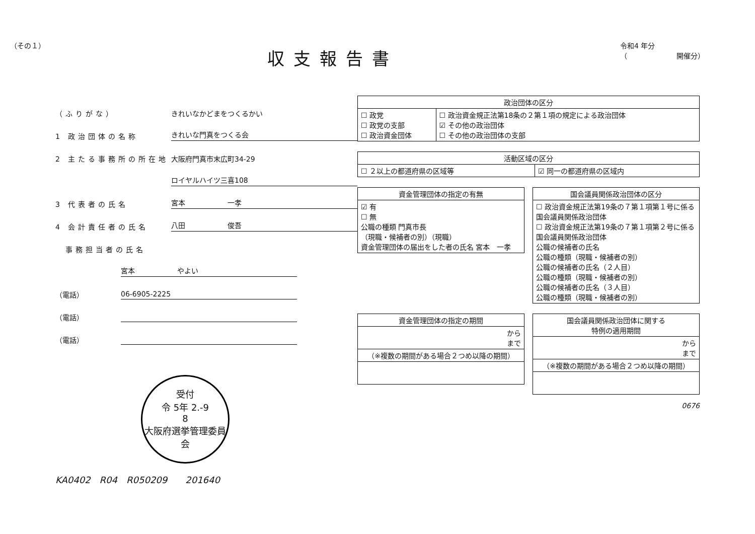（その１）
収支報告書
令和4 年分
（　　　　　　　開催分）
（ふりがな） きれいなかどまをつくるかい
1 政治団体の名称 きれいな門真をつくる会
2 主たる事務所の所在地 大阪府門真市末広町34-29
ロイヤルハイツ三喜108
3 代表者の氏名 宮本　　　　　　一孝
4 会計責任者の氏名 八田　　　　　　俊吾
　事務担当者の氏名
宮本　　　　　　やよい
（電話） 06-6905-2225
（電話）
（電話）
受付
令 5年 2.-9
8
大阪府選挙管理委員会
KA0402　R04　R050209　　201640
| 政治団体の区分 | |
| --- | --- |
| ☐ 政党 ☐ 政党の支部 ☐ 政治資金団体 | ☐ 政治資金規正法第18条の２第１項の規定による政治団体 ☑ その他の政治団体 ☐ その他の政治団体の支部 |
| 活動区域の区分 | |
| --- | --- |
| ☐ ２以上の都道府県の区域等 | ☑ 同一の都道府県の区域内 |
| 資金管理団体の指定の有無 |
| --- |
| ☑ 有 ☐ 無 公職の種類 門真市長 （現職・候補者の別）（現職） 資金管理団体の届出をした者の氏名 宮本 一孝 |
| 国会議員関係政治団体の区分 |
| --- |
| ☐ 政治資金規正法第19条の７第１項第１号に係る国会議員関係政治団体 ☐ 政治資金規正法第19条の７第１項第２号に係る国会議員関係政治団体 公職の候補者の氏名 公職の種類（現職・候補者の別） 公職の候補者の氏名（２人目） 公職の種類（現職・候補者の別） 公職の候補者の氏名（３人目） 公職の種類（現職・候補者の別） |
| 資金管理団体の指定の期間 |
| --- |
| から まで |
| （※複数の期間がある場合２つめ以降の期間） |
| 国会議員関係政治団体に関する 特例の適用期間 |
| --- |
| から まで |
| （※複数の期間がある場合２つめ以降の期間） |
0676